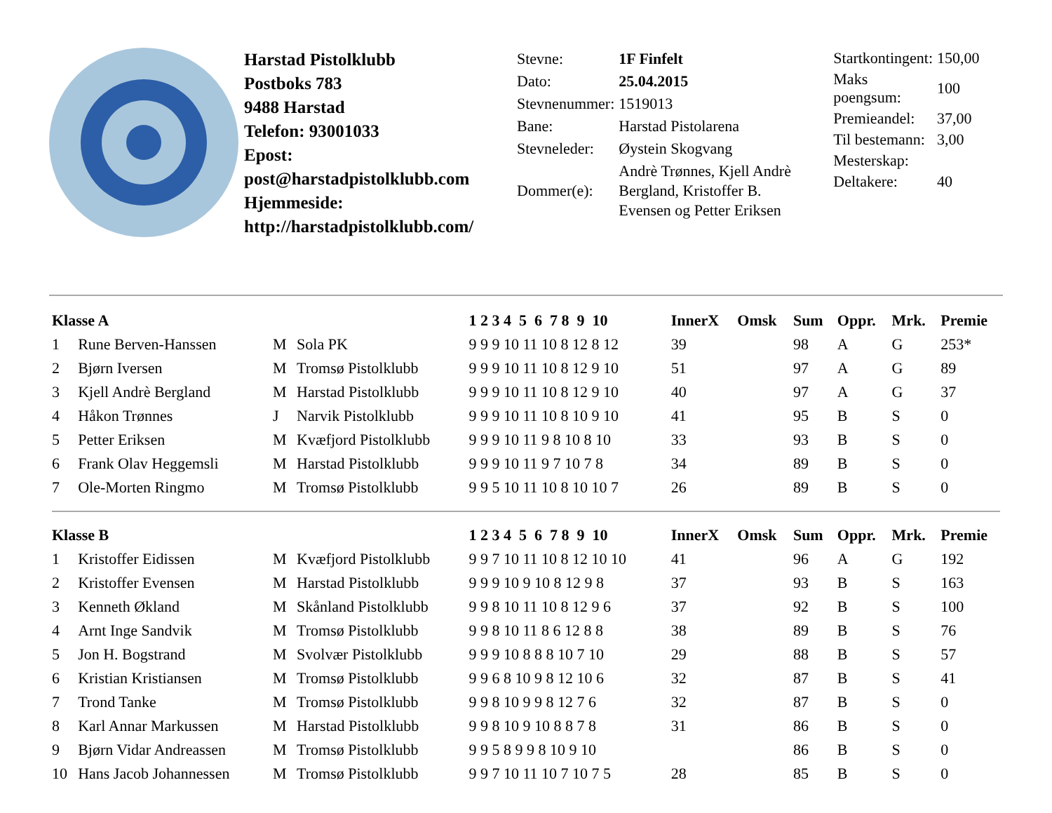Harstad Pistolklubb
Postboks 783
9488 Harstad
Telefon: 93001033
Epost:
post@harstadpistolklubb.com
Hjemmeside:
http://harstadpistolklubb.com/
| Stevne: | 1F Finfelt |
| Dato: | 25.04.2015 |
| Stevnenummer: | 1519013 |
| Bane: | Harstad Pistolarena |
| Stevneleder: | Øystein Skogvang |
| Dommer(e): | Andrè Trønnes, Kjell Andrè Bergland, Kristoffer B. Evensen og Petter Eriksen |
| Startkontingent: | 150,00 |
| Maks poengsum: | 100 |
| Premieandel: | 37,00 |
| Til bestemann: | 3,00 |
| Mesterskap: | |
| Deltakere: | 40 |
| Klasse A | | | | 1 2 3 4 5 6 7 8 9 10 | InnerX | Omsk | Sum | Oppr. | Mrk. | Premie |
| --- | --- | --- | --- | --- | --- | --- | --- | --- | --- | --- |
| 1 | Rune Berven-Hanssen | M | Sola PK | 9 9 9 10 11 10 8 12 8 12 | 39 | | 98 | A | G | 253* |
| 2 | Bjørn Iversen | M | Tromsø Pistolklubb | 9 9 9 10 11 10 8 12 9 10 | 51 | | 97 | A | G | 89 |
| 3 | Kjell Andrè Bergland | M | Harstad Pistolklubb | 9 9 9 10 11 10 8 12 9 10 | 40 | | 97 | A | G | 37 |
| 4 | Håkon Trønnes | J | Narvik Pistolklubb | 9 9 9 10 11 10 8 10 9 10 | 41 | | 95 | B | S | 0 |
| 5 | Petter Eriksen | M | Kvæfjord Pistolklubb | 9 9 9 10 11 9 8 10 8 10 | 33 | | 93 | B | S | 0 |
| 6 | Frank Olav Heggemsli | M | Harstad Pistolklubb | 9 9 9 10 11 9 7 10 7 8 | 34 | | 89 | B | S | 0 |
| 7 | Ole-Morten Ringmo | M | Tromsø Pistolklubb | 9 9 5 10 11 10 8 10 10 7 | 26 | | 89 | B | S | 0 |
| Klasse B | | | | 1 2 3 4 5 6 7 8 9 10 | InnerX | Omsk | Sum | Oppr. | Mrk. | Premie |
| 1 | Kristoffer Eidissen | M | Kvæfjord Pistolklubb | 9 9 7 10 11 10 8 12 10 10 | 41 | | 96 | A | G | 192 |
| 2 | Kristoffer Evensen | M | Harstad Pistolklubb | 9 9 9 10 9 10 8 12 9 8 | 37 | | 93 | B | S | 163 |
| 3 | Kenneth Økland | M | Skånland Pistolklubb | 9 9 8 10 11 10 8 12 9 6 | 37 | | 92 | B | S | 100 |
| 4 | Arnt Inge Sandvik | M | Tromsø Pistolklubb | 9 9 8 10 11 8 6 12 8 8 | 38 | | 89 | B | S | 76 |
| 5 | Jon H. Bogstrand | M | Svolvær Pistolklubb | 9 9 9 10 8 8 8 10 7 10 | 29 | | 88 | B | S | 57 |
| 6 | Kristian Kristiansen | M | Tromsø Pistolklubb | 9 9 6 8 10 9 8 12 10 6 | 32 | | 87 | B | S | 41 |
| 7 | Trond Tanke | M | Tromsø Pistolklubb | 9 9 8 10 9 9 8 12 7 6 | 32 | | 87 | B | S | 0 |
| 8 | Karl Annar Markussen | M | Harstad Pistolklubb | 9 9 8 10 9 10 8 8 7 8 | 31 | | 86 | B | S | 0 |
| 9 | Bjørn Vidar Andreassen | M | Tromsø Pistolklubb | 9 9 5 8 9 9 8 10 9 10 | | | 86 | B | S | 0 |
| 10 | Hans Jacob Johannessen | M | Tromsø Pistolklubb | 9 9 7 10 11 10 7 10 7 5 | 28 | | 85 | B | S | 0 |